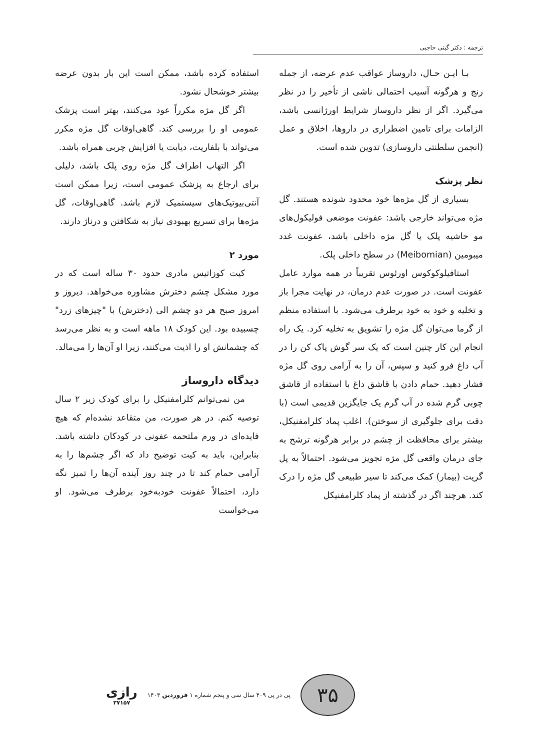ترجمه : دکتر گیتی حاجبی
بـا ایـن حـال، داروساز عواقب عدم عرضه، از جمله رنج و هرگونه آسیب احتمالی ناشی از تأخیر را در نظر می‌گیرد. اگر از نظر داروساز شرایط اورژانسی باشد، الزامات برای تامین اضطراری در داروها، اخلاق و عمل (انجمن سلطنتی داروسازی) تدوین شده است.
نظر پزشک
بسیاری از گل مژه‌ها خود محدود شونده هستند. گل مژه می‌تواند خارجی باشد: عفونت موضعی فولیکول‌های مو حاشیه پلک یا گل مژه داخلی باشد، عفونت غدد میبومین (Meibomian) در سطح داخلی پلک.
استافیلوکوکوس اورئوس تقریباً در همه موارد عامل عفونت است. در صورت عدم درمان، در نهایت مجرا باز و تخلیه و خود به خود برطرف می‌شود. با استفاده منظم از گرما می‌توان گل مژه را تشویق به تخلیه کرد. یک راه انجام این کار چنین است که یک سر گوش پاک کن را در آب داغ فرو کنید و سپس، آن را به آرامی روی گل مژه فشار دهید. حمام دادن با قاشق داغ با استفاده از قاشق چوبی گرم شده در آب گرم یک جایگزین قدیمی است (با دقت برای جلوگیری از سوختن). اغلب پماد کلرامفنیکل، بیشتر برای محافظت از چشم در برابر هرگونه ترشح به جای درمان واقعی گل مژه تجویز می‌شود. احتمالاً به پل گریت (بیمار) کمک می‌کند تا سیر طبیعی گل مژه را درک کند. هرچند اگر در گذشته از پماد کلرامفنیکل
استفاده کرده باشد، ممکن است این بار بدون عرضه بیشتر خوشحال نشود.
اگر گل مژه مکرراً عود می‌کنند، بهتر است پزشک عمومی او را بررسی کند. گاهی‌اوقات گل مژه مکرر می‌تواند با بلفاریت، دیابت یا افزایش چربی همراه باشد.
اگر التهاب اطراف گل مژه روی پلک باشد، دلیلی برای ارجاع به پزشک عمومی است، زیرا ممکن است آنتی‌بیوتیک‌های سیستمیک لازم باشد. گاهی‌اوقات، گل مژه‌ها برای تسریع بهبودی نیاز به شکافتن و درناژ دارند.
مورد ۲
کیت کوزاتیس مادری حدود ۳۰ ساله است که در مورد مشکل چشم دخترش مشاوره می‌خواهد. دیروز و امروز صبح هر دو چشم الی (دخترش) با "چیزهای زرد" چسبیده بود. این کودک ۱۸ ماهه است و به نظر می‌رسد که چشمانش او را اذیت می‌کنند، زیرا او آن‌ها را می‌مالد.
دیدگاه داروساز
من نمی‌توانم کلرامفنیکل را برای کودک زیر ۲ سال توصیه کنم. در هر صورت، من متقاعد نشده‌ام که هیچ فایده‌ای در ورم ملتحمه عفونی در کودکان داشته باشد. بنابراین، باید به کیت توضیح داد که اگر چشم‌ها را به آرامی حمام کند تا در چند روز آینده آن‌ها را تمیز نگه دارد، احتمالاً عفونت خودبه‌خود برطرف می‌شود. او می‌خواست
۳۵
پی در پی ۴۰۹ سال سی و پنجم شماره ۱ فروردین ۱۴۰۳
رازی
۳۷۱۵۷